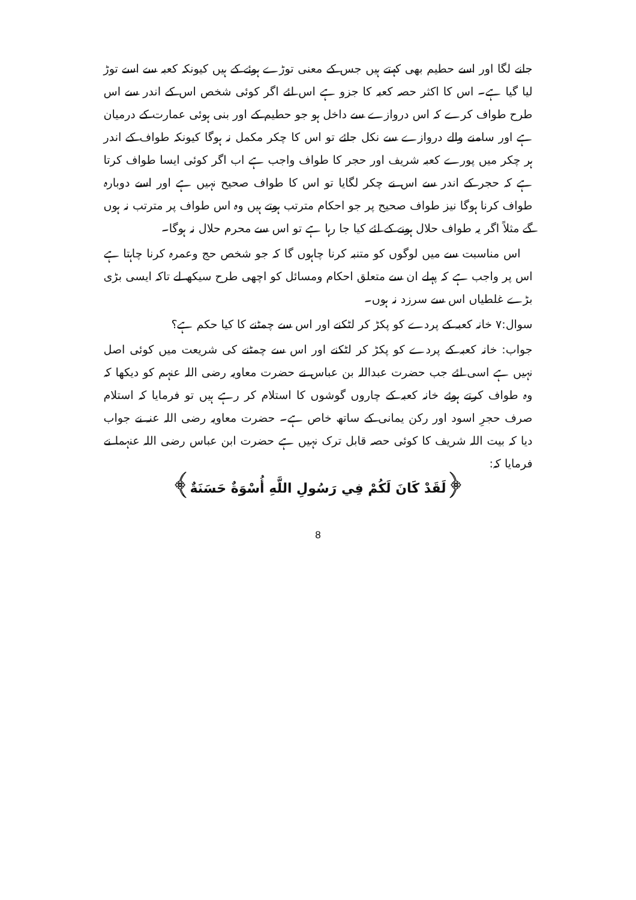جانے لگا اور اسے حطیم بھی کہتے ہیں جس کے معنی توڑے ہوئے کے ہیں کیونکہ کعبہ سے اسے توڑ لیا گیا ہے۔ اس کا اکثر حصہ کعبہ کا جزو ہے اس لئے اگر کوئی شخص اس کے اندر سے اس طرح طواف کرے کہ اس دروازے سے داخل ہو جو حطیم کے اور بنی ہوئی عمارت کے درمیان ہے اور سامنے والے دروازے سے نکل جائے تو اس کا چکر مکمل نہ ہوگا کیونکہ طواف کے اندر ہر چکر میں پورے کعبہ شریف اور حجر کا طواف واجب ہے اب اگر کوئی ایسا طواف کرتا ہے کہ حجر کے اندر سے اس نے چکر لگایا تو اس کا طواف صحیح نہیں ہے اور اسے دوبارہ طواف کرنا ہوگا نیز طواف صحیح پر جو احکام مترتب ہوتے ہیں وہ اس طواف پر مترتب نہ ہوں گے مثلاً اگر یہ طواف حلال ہونے کے لئے کیا جا رہا ہے تو اس سے محرم حلال نہ ہوگا۔
اس مناسبت سے میں لوگوں کو متنبہ کرنا چاہوں گا کہ جو شخص حج وعمرہ کرنا چاہتا ہے اس پر واجب ہے کہ پہلے ان سے متعلق احکام ومسائل کو اچھی طرح سیکھ لے تاکہ ایسی بڑی بڑے غلطیاں اس سے سرزد نہ ہوں۔
سوال:۷ خانہ کعبہ کے پردے کو پکڑ کر لٹکنے اور اس سے چمٹنے کا کیا حکم ہے؟
جواب: خانہ کعبہ کے پردے کو پکڑ کر لٹکنے اور اس سے چمٹنے کی شریعت میں کوئی اصل نہیں ہے اسی لئے جب حضرت عبداللہ بن عباس نے حضرت معاویہ رضی اللہ عنہم کو دیکھا کہ وہ طواف کرتے ہوئے خانہ کعبہ کے چاروں گوشوں کا استلام کر رہے ہیں تو فرمایا کہ استلام صرف حجرِ اسود اور رکن یمانی کے ساتھ خاص ہے۔ حضرت معاویہ رضی اللہ عنہ نے جواب دیا کہ بیت اللہ شریف کا کوئی حصہ قابل ترک نہیں ہے حضرت ابن عباس رضی اللہ عنہما نے فرمایا کہ:
﴿لَقَدْ كَانَ لَكُمْ فِي رَسُولِ اللَّهِ أُسْوَةٌ حَسَنَةٌ﴾
8